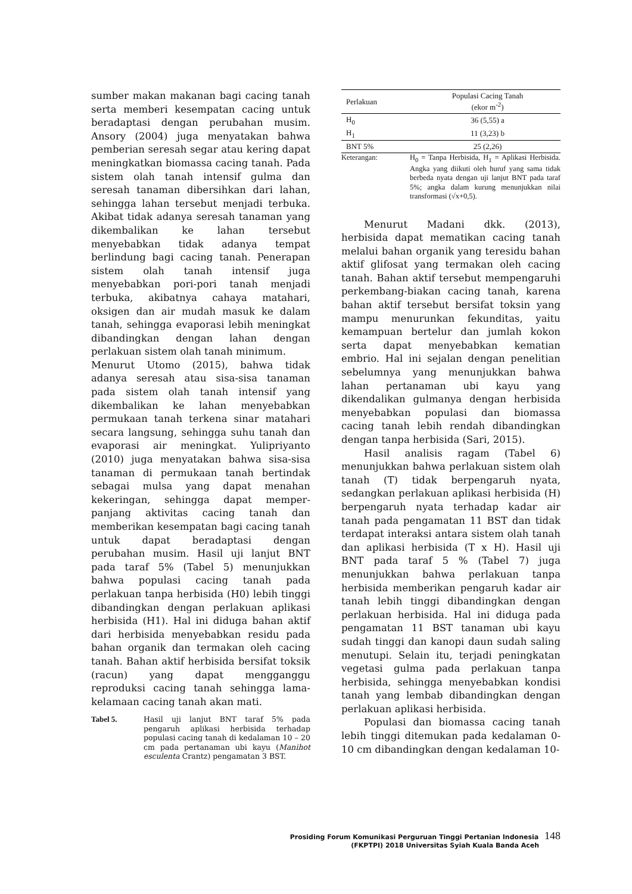sumber makan makanan bagi cacing tanah serta memberi kesempatan cacing untuk beradaptasi dengan perubahan musim. Ansory (2004) juga menyatakan bahwa pemberian seresah segar atau kering dapat meningkatkan biomassa cacing tanah. Pada sistem olah tanah intensif gulma dan seresah tanaman dibersihkan dari lahan, sehingga lahan tersebut menjadi terbuka. Akibat tidak adanya seresah tanaman yang dikembalikan ke lahan tersebut menyebabkan tidak adanya tempat berlindung bagi cacing tanah. Penerapan sistem olah tanah intensif juga menyebabkan pori-pori tanah menjadi terbuka, akibatnya cahaya matahari, oksigen dan air mudah masuk ke dalam tanah, sehingga evaporasi lebih meningkat dibandingkan dengan lahan dengan perlakuan sistem olah tanah minimum.
Menurut Utomo (2015), bahwa tidak adanya seresah atau sisa-sisa tanaman pada sistem olah tanah intensif yang dikembalikan ke lahan menyebabkan permukaan tanah terkena sinar matahari secara langsung, sehingga suhu tanah dan evaporasi air meningkat. Yulipriyanto (2010) juga menyatakan bahwa sisa-sisa tanaman di permukaan tanah bertindak sebagai mulsa yang dapat menahan kekeringan, sehingga dapat memper-panjang aktivitas cacing tanah dan memberikan kesempatan bagi cacing tanah untuk dapat beradaptasi dengan perubahan musim. Hasil uji lanjut BNT pada taraf 5% (Tabel 5) menunjukkan bahwa populasi cacing tanah pada perlakuan tanpa herbisida (H0) lebih tinggi dibandingkan dengan perlakuan aplikasi herbisida (H1). Hal ini diduga bahan aktif dari herbisida menyebabkan residu pada bahan organik dan termakan oleh cacing tanah. Bahan aktif herbisida bersifat toksik (racun) yang dapat mengganggu reproduksi cacing tanah sehingga lama-kelamaan cacing tanah akan mati.
Tabel 5. Hasil uji lanjut BNT taraf 5% pada pengaruh aplikasi herbisida terhadap populasi cacing tanah di kedalaman 10 – 20 cm pada pertanaman ubi kayu (Manihot esculenta Crantz) pengamatan 3 BST.
| Perlakuan | Populasi Cacing Tanah (ekor m<sup>-2</sup>) |
| --- | --- |
| H<sub>0</sub> | 36 (5,55) a |
| H<sub>1</sub> | 11 (3,23) b |
| BNT 5% | 25 (2,26) |
Keterangan: H<sub>0</sub> = Tanpa Herbisida, H<sub>1</sub> = Aplikasi Herbisida. Angka yang diikuti oleh huruf yang sama tidak berbeda nyata dengan uji lanjut BNT pada taraf 5%; angka dalam kurung menunjukkan nilai transformasi (√x+0,5).
Menurut Madani dkk. (2013), herbisida dapat mematikan cacing tanah melalui bahan organik yang teresidu bahan aktif glifosat yang termakan oleh cacing tanah. Bahan aktif tersebut mempengaruhi perkembang-biakan cacing tanah, karena bahan aktif tersebut bersifat toksin yang mampu menurunkan fekunditas, yaitu kemampuan bertelur dan jumlah kokon serta dapat menyebabkan kematian embrio. Hal ini sejalan dengan penelitian sebelumnya yang menunjukkan bahwa lahan pertanaman ubi kayu yang dikendalikan gulmanya dengan herbisida menyebabkan populasi dan biomassa cacing tanah lebih rendah dibandingkan dengan tanpa herbisida (Sari, 2015).
Hasil analisis ragam (Tabel 6) menunjukkan bahwa perlakuan sistem olah tanah (T) tidak berpengaruh nyata, sedangkan perlakuan aplikasi herbisida (H) berpengaruh nyata terhadap kadar air tanah pada pengamatan 11 BST dan tidak terdapat interaksi antara sistem olah tanah dan aplikasi herbisida (T x H). Hasil uji BNT pada taraf 5 % (Tabel 7) juga menunjukkan bahwa perlakuan tanpa herbisida memberikan pengaruh kadar air tanah lebih tinggi dibandingkan dengan perlakuan herbisida. Hal ini diduga pada pengamatan 11 BST tanaman ubi kayu sudah tinggi dan kanopi daun sudah saling menutupi. Selain itu, terjadi peningkatan vegetasi gulma pada perlakuan tanpa herbisida, sehingga menyebabkan kondisi tanah yang lembab dibandingkan dengan perlakuan aplikasi herbisida.
Populasi dan biomassa cacing tanah lebih tinggi ditemukan pada kedalaman 0-10 cm dibandingkan dengan kedalaman 10-
Prosiding Forum Komunikasi Perguruan Tinggi Pertanian Indonesia 148
(FKPTPI) 2018 Universitas Syiah Kuala Banda Aceh